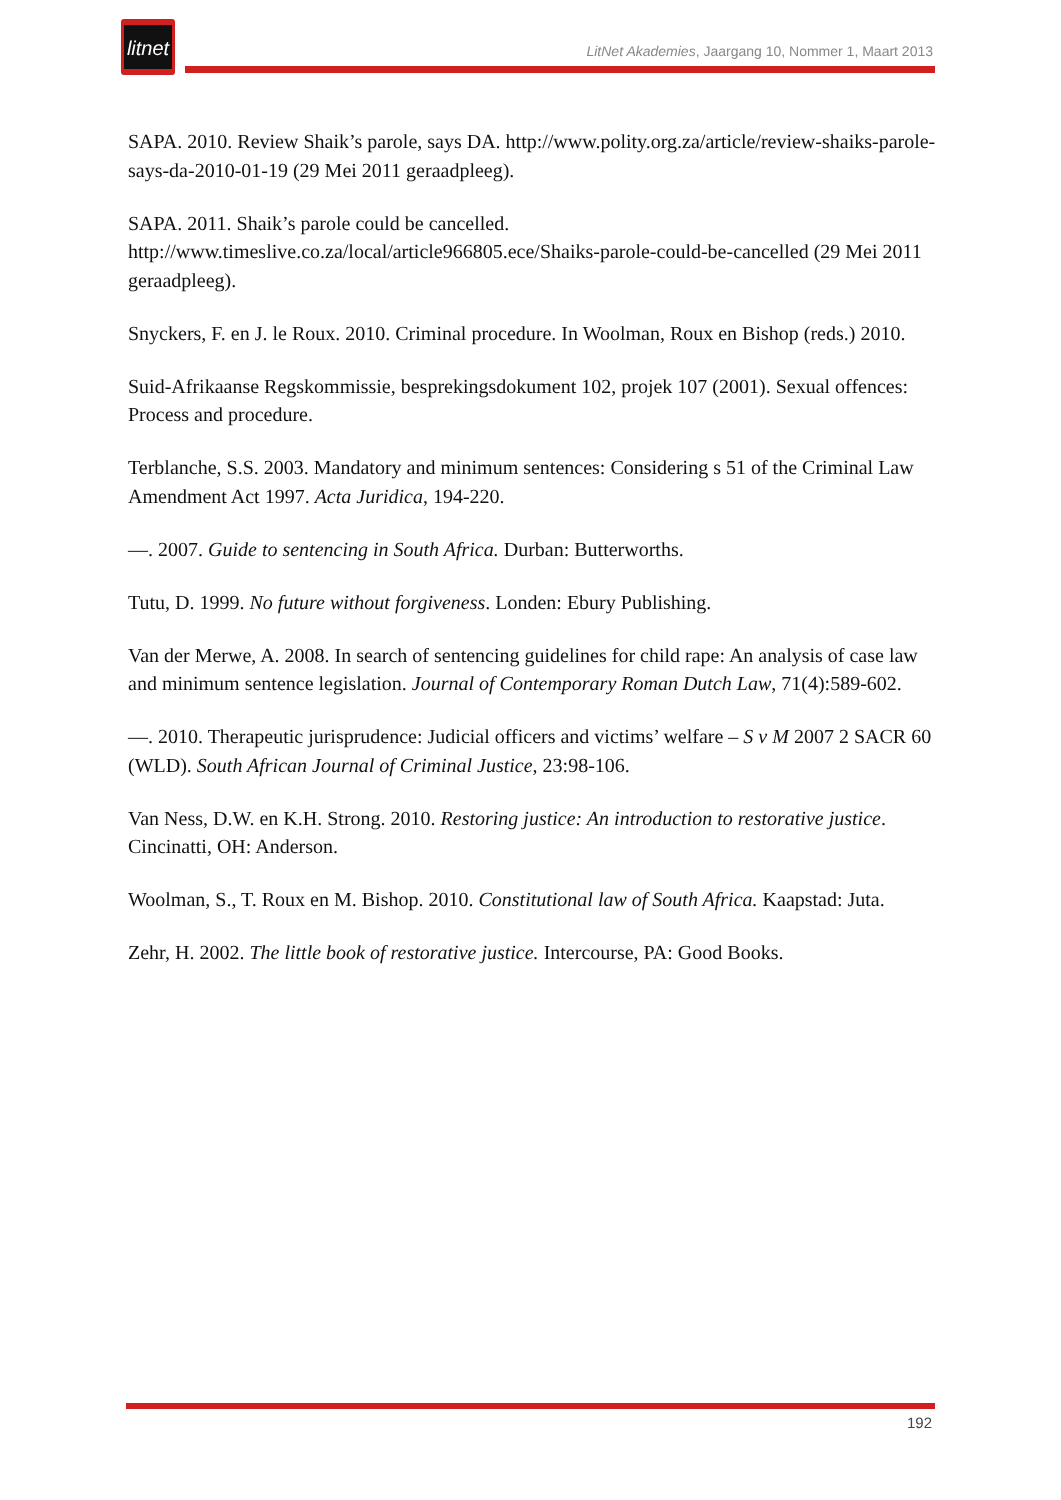litnet
LitNet Akademies, Jaargang 10, Nommer 1, Maart 2013
SAPA. 2010. Review Shaik’s parole, says DA. http://www.polity.org.za/article/review-shaiks-parole-says-da-2010-01-19 (29 Mei 2011 geraadpleeg).
SAPA. 2011. Shaik’s parole could be cancelled. http://www.timeslive.co.za/local/article966805.ece/Shaiks-parole-could-be-cancelled (29 Mei 2011 geraadpleeg).
Snyckers, F. en J. le Roux. 2010. Criminal procedure. In Woolman, Roux en Bishop (reds.) 2010.
Suid-Afrikaanse Regskommissie, besprekingsdokument 102, projek 107 (2001). Sexual offences: Process and procedure.
Terblanche, S.S. 2003. Mandatory and minimum sentences: Considering s 51 of the Criminal Law Amendment Act 1997. Acta Juridica, 194-220.
—. 2007. Guide to sentencing in South Africa. Durban: Butterworths.
Tutu, D. 1999. No future without forgiveness. Londen: Ebury Publishing.
Van der Merwe, A. 2008. In search of sentencing guidelines for child rape: An analysis of case law and minimum sentence legislation. Journal of Contemporary Roman Dutch Law, 71(4):589-602.
—. 2010. Therapeutic jurisprudence: Judicial officers and victims’ welfare – S v M 2007 2 SACR 60 (WLD). South African Journal of Criminal Justice, 23:98-106.
Van Ness, D.W. en K.H. Strong. 2010. Restoring justice: An introduction to restorative justice. Cincinatti, OH: Anderson.
Woolman, S., T. Roux en M. Bishop. 2010. Constitutional law of South Africa. Kaapstad: Juta.
Zehr, H. 2002. The little book of restorative justice. Intercourse, PA: Good Books.
192